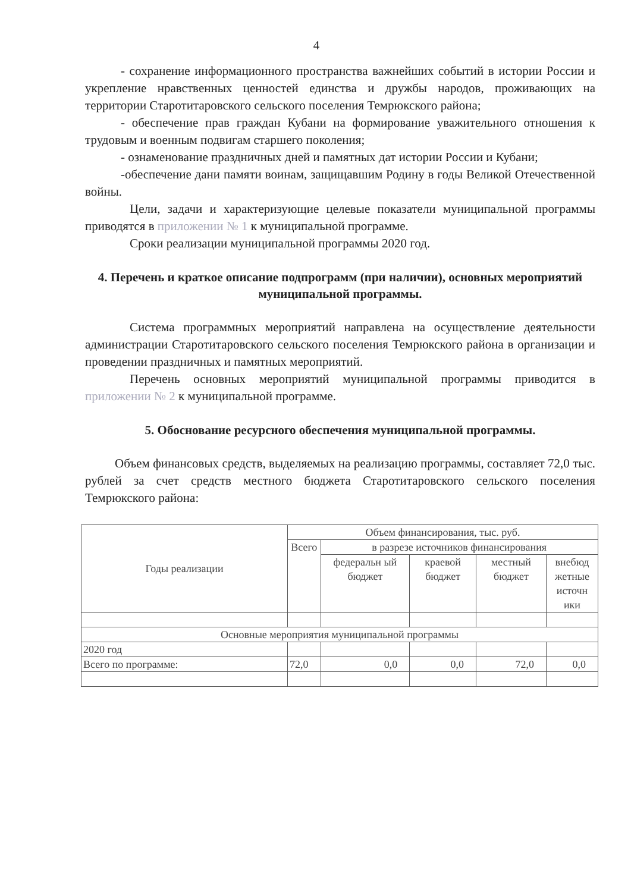4
- сохранение информационного пространства важнейших событий в истории России и укрепление нравственных ценностей единства и дружбы народов, проживающих на территории Старотитаровского сельского поселения Темрюкского района;
- обеспечение прав граждан Кубани на формирование уважительного отношения к трудовым и военным подвигам старшего поколения;
- ознаменование праздничных дней и памятных дат истории России и Кубани;
-обеспечение дани памяти воинам, защищавшим Родину в годы Великой Отечественной войны.
Цели, задачи и характеризующие целевые показатели муниципальной программы приводятся в приложении № 1 к муниципальной программе.
Сроки реализации муниципальной программы 2020 год.
4. Перечень и краткое описание подпрограмм (при наличии), основных мероприятий муниципальной программы.
Система программных мероприятий направлена на осуществление деятельности администрации Старотитаровского сельского поселения Темрюкского района в организации и проведении праздничных и памятных мероприятий.
Перечень основных мероприятий муниципальной программы приводится в приложении № 2 к муниципальной программе.
5. Обоснование ресурсного обеспечения муниципальной программы.
Объем финансовых средств, выделяемых на реализацию программы, составляет 72,0 тыс. рублей за счет средств местного бюджета Старотитаровского сельского поселения Темрюкского района:
| Годы реализации | Объем финансирования, тыс. руб. | | | | |
| --- | --- | --- | --- | --- | --- |
| | Всего | в разрезе источников финансирования | | | |
| | | федеральн ый бюджет | краевой бюджет | местный бюджет | внебюд жетные источн ики |
| Основные мероприятия муниципальной программы | | | | | |
| 2020 год | | | | | |
| Всего по программе: | 72,0 | 0,0 | 0,0 | 72,0 | 0,0 |